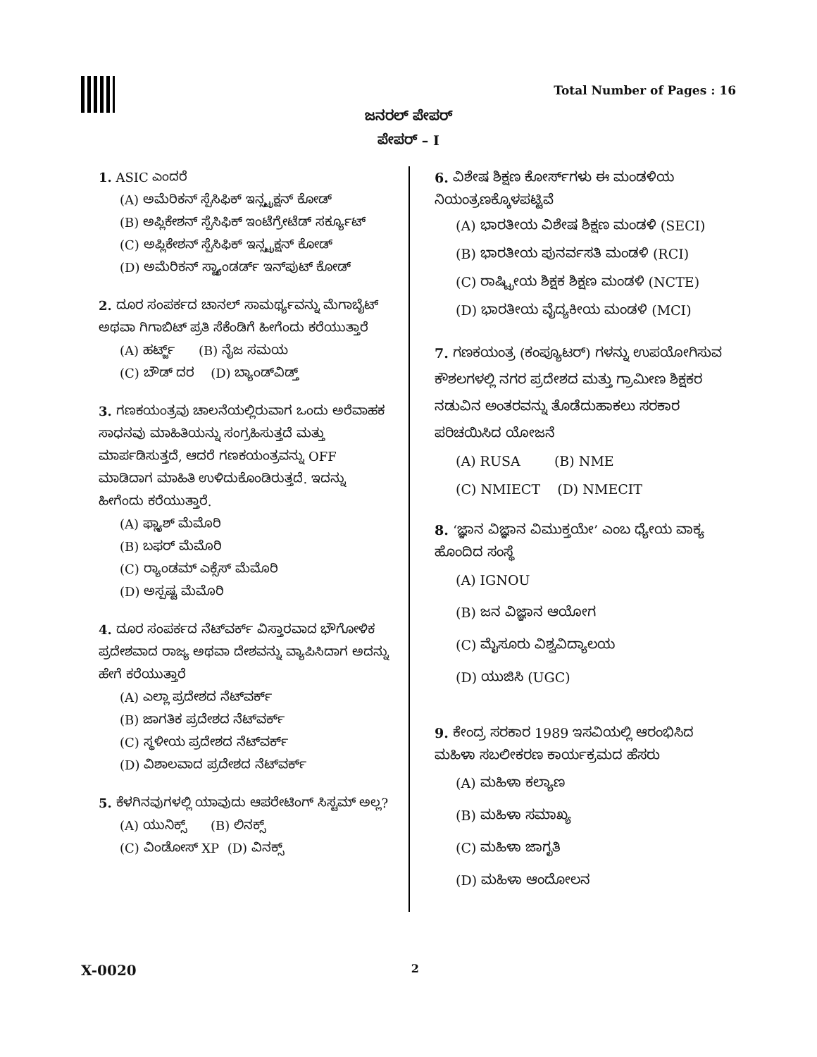Total Number of Pages : 16
ಜನರಲ್ ಪೇಪರ್
ಪೇಪರ್ – I
1. ASIC ಎಂದರೆ
(A) ಅಮೆರಿಕನ್ ಸ್ಪೆಸಿಫಿಕ್ ಇನ್ಸ್ಟ್ರಕ್ಷನ್ ಕೋಡ್
(B) ಅಪ್ಲಿಕೇಶನ್ ಸ್ಪೆಸಿಫಿಕ್ ಇಂಟೆಗ್ರೇಟೆಡ್ ಸರ್ಕ್ಯೂಟ್
(C) ಅಪ್ಲಿಕೇಶನ್ ಸ್ಪೆಸಿಫಿಕ್ ಇನ್ಸ್ಟ್ರಕ್ಷನ್ ಕೋಡ್
(D) ಅಮೆರಿಕನ್ ಸ್ಟ್ಯಾಂಡರ್ಡ್ ಇನ್‌ಪುಟ್ ಕೋಡ್
2. ದೂರ ಸಂಪರ್ಕದ ಚಾನಲ್ ಸಾಮರ್ಥ್ಯವನ್ನು ಮೆಗಾಬೈಟ್ ಅಥವಾ ಗಿಗಾಬಿಟ್ ಪ್ರತಿ ಸೆಕೆಂಡಿಗೆ ಹೀಗೆಂದು ಕರೆಯುತ್ತಾರೆ
(A) ಹರ್ಟ್ಜ್ (B) ನೈಜ ಸಮಯ
(C) ಬೌಡ್ ದರ (D) ಬ್ಯಾಂಡ್‌ವಿಡ್ತ್
3. ಗಣಕಯಂತ್ರವು ಚಾಲನೆಯಲ್ಲಿರುವಾಗ ಒಂದು ಅರೆವಾಹಕ ಸಾಧನವು ಮಾಹಿತಿಯನ್ನು ಸಂಗ್ರಹಿಸುತ್ತದೆ ಮತ್ತು ಮಾರ್ಪಡಿಸುತ್ತದೆ, ಆದರೆ ಗಣಕಯಂತ್ರವನ್ನು OFF ಮಾಡಿದಾಗ ಮಾಹಿತಿ ಉಳಿದುಕೊಂಡಿರುತ್ತದೆ. ಇದನ್ನು ಹೀಗೆಂದು ಕರೆಯುತ್ತಾರೆ.
(A) ಫ್ಲ್ಯಾಶ್ ಮೆಮೊರಿ
(B) ಬಫರ್ ಮೆಮೊರಿ
(C) ರ್‍ಯಾಂಡಮ್ ಎಕ್ಸೆಸ್ ಮೆಮೊರಿ
(D) ಅಸ್ಪಷ್ಟ ಮೆಮೊರಿ
4. ದೂರ ಸಂಪರ್ಕದ ನೆಟ್‌ವರ್ಕ್ ವಿಸ್ತಾರವಾದ ಭೌಗೋಳಿಕ ಪ್ರದೇಶವಾದ ರಾಜ್ಯ ಅಥವಾ ದೇಶವನ್ನು ವ್ಯಾಪಿಸಿದಾಗ ಅದನ್ನು ಹೇಗೆ ಕರೆಯುತ್ತಾರೆ
(A) ಎಲ್ಲಾ ಪ್ರದೇಶದ ನೆಟ್‌ವರ್ಕ್
(B) ಜಾಗತಿಕ ಪ್ರದೇಶದ ನೆಟ್‌ವರ್ಕ್
(C) ಸ್ಥಳೀಯ ಪ್ರದೇಶದ ನೆಟ್‌ವರ್ಕ್
(D) ವಿಶಾಲವಾದ ಪ್ರದೇಶದ ನೆಟ್‌ವರ್ಕ್
5. ಕೆಳಗಿನವುಗಳಲ್ಲಿ ಯಾವುದು ಆಪರೇಟಿಂಗ್ ಸಿಸ್ಟಮ್ ಅಲ್ಲ?
(A) ಯುನಿಕ್ಸ್ (B) ಲಿನಕ್ಸ್
(C) ವಿಂಡೋಸ್ XP (D) ವಿನಕ್ಸ್
6. ವಿಶೇಷ ಶಿಕ್ಷಣ ಕೋರ್ಸ್‌ಗಳು ಈ ಮಂಡಳಿಯ ನಿಯಂತ್ರಣಕ್ಕೊಳಪಟ್ಟಿವೆ
(A) ಭಾರತೀಯ ವಿಶೇಷ ಶಿಕ್ಷಣ ಮಂಡಳಿ (SECI)
(B) ಭಾರತೀಯ ಪುನರ್ವಸತಿ ಮಂಡಳಿ (RCI)
(C) ರಾಷ್ಟ್ರೀಯ ಶಿಕ್ಷಕ ಶಿಕ್ಷಣ ಮಂಡಳಿ (NCTE)
(D) ಭಾರತೀಯ ವೈದ್ಯಕೀಯ ಮಂಡಳಿ (MCI)
7. ಗಣಕಯಂತ್ರ (ಕಂಪ್ಯೂಟರ್) ಗಳನ್ನು ಉಪಯೋಗಿಸುವ ಕೌಶಲಗಳಲ್ಲಿ ನಗರ ಪ್ರದೇಶದ ಮತ್ತು ಗ್ರಾಮೀಣ ಶಿಕ್ಷಕರ ನಡುವಿನ ಅಂತರವನ್ನು ತೊಡೆದುಹಾಕಲು ಸರಕಾರ ಪರಿಚಯಿಸಿದ ಯೋಜನೆ
(A) RUSA (B) NME
(C) NMIECT (D) NMECIT
8. ‘ಜ್ಞಾನ ವಿಜ್ಞಾನ ವಿಮುಕ್ತಯೇ’ ಎಂಬ ಧ್ಯೇಯ ವಾಕ್ಯ ಹೊಂದಿದ ಸಂಸ್ಥೆ
(A) IGNOU
(B) ಜನ ವಿಜ್ಞಾನ ಆಯೋಗ
(C) ಮೈಸೂರು ವಿಶ್ವವಿದ್ಯಾಲಯ
(D) ಯುಜಿಸಿ (UGC)
9. ಕೇಂದ್ರ ಸರಕಾರ 1989 ಇಸವಿಯಲ್ಲಿ ಆರಂಭಿಸಿದ ಮಹಿಳಾ ಸಬಲೀಕರಣ ಕಾರ್ಯಕ್ರಮದ ಹೆಸರು
(A) ಮಹಿಳಾ ಕಲ್ಯಾಣ
(B) ಮಹಿಳಾ ಸಮಾಖ್ಯ
(C) ಮಹಿಳಾ ಜಾಗೃತಿ
(D) ಮಹಿಳಾ ಆಂದೋಲನ
X-0020 2